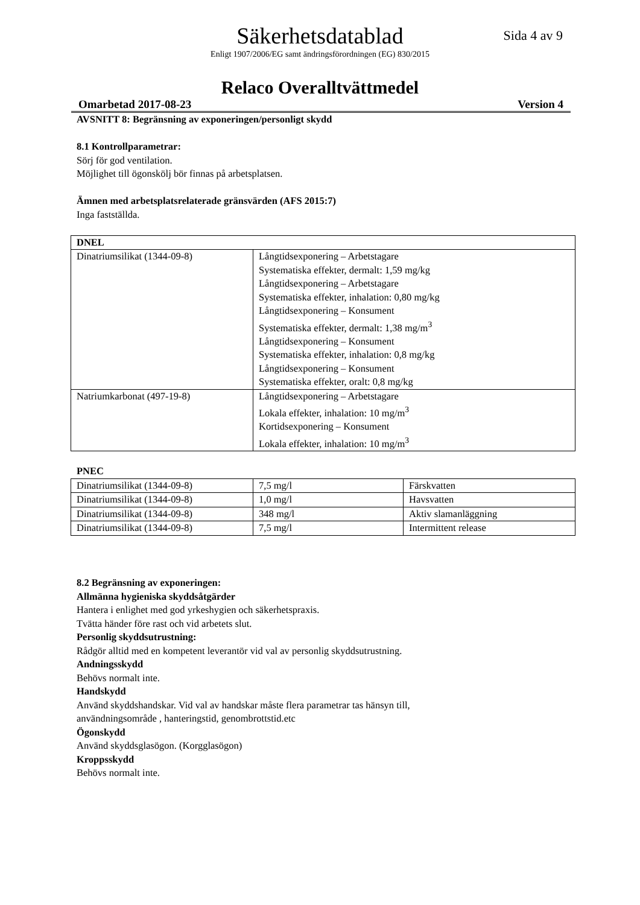Säkerhetsdatablad
Sida 4 av 9
Enligt 1907/2006/EG samt ändringsförordningen (EG) 830/2015
Relaco Overalltvättmedel
Omarbetad 2017-08-23 Version 4
AVSNITT 8: Begränsning av exponeringen/personligt skydd
8.1 Kontrollparametrar:
Sörj för god ventilation.
Möjlighet till ögonskölj bör finnas på arbetsplatsen.
Ämnen med arbetsplatsrelaterade gränsvärden (AFS 2015:7)
Inga fastställda.
| DNEL | |
| --- | --- |
| Dinatriumsilikat (1344-09-8) | Långtidsexponering – Arbetstagare Systematiska effekter, dermalt: 1,59 mg/kg Långtidsexponering – Arbetstagare Systematiska effekter, inhalation: 0,80 mg/kg Långtidsexponering – Konsument Systematiska effekter, dermalt: 1,38 mg/m<sup>3</sup> Långtidsexponering – Konsument Systematiska effekter, inhalation: 0,8 mg/kg Långtidsexponering – Konsument Systematiska effekter, oralt: 0,8 mg/kg |
| Natriumkarbonat (497-19-8) | Långtidsexponering – Arbetstagare Lokala effekter, inhalation: 10 mg/m<sup>3</sup> Kortidsexponering – Konsument Lokala effekter, inhalation: 10 mg/m<sup>3</sup> |
PNEC
| Dinatriumsilikat (1344-09-8) | 7,5 mg/l | Färskvatten |
| Dinatriumsilikat (1344-09-8) | 1,0 mg/l | Havsvatten |
| Dinatriumsilikat (1344-09-8) | 348 mg/l | Aktiv slamanläggning |
| Dinatriumsilikat (1344-09-8) | 7,5 mg/l | Intermittent release |
8.2 Begränsning av exponeringen:
Allmänna hygieniska skyddsåtgärder
Hantera i enlighet med god yrkeshygien och säkerhetspraxis.
Tvätta händer före rast och vid arbetets slut.
Personlig skyddsutrustning:
Rådgör alltid med en kompetent leverantör vid val av personlig skyddsutrustning.
Andningsskydd
Behövs normalt inte.
Handskydd
Använd skyddshandskar. Vid val av handskar måste flera parametrar tas hänsyn till,
användningsområde , hanteringstid, genombrottstid.etc
Ögonskydd
Använd skyddsglasögon. (Korgglasögon)
Kroppsskydd
Behövs normalt inte.